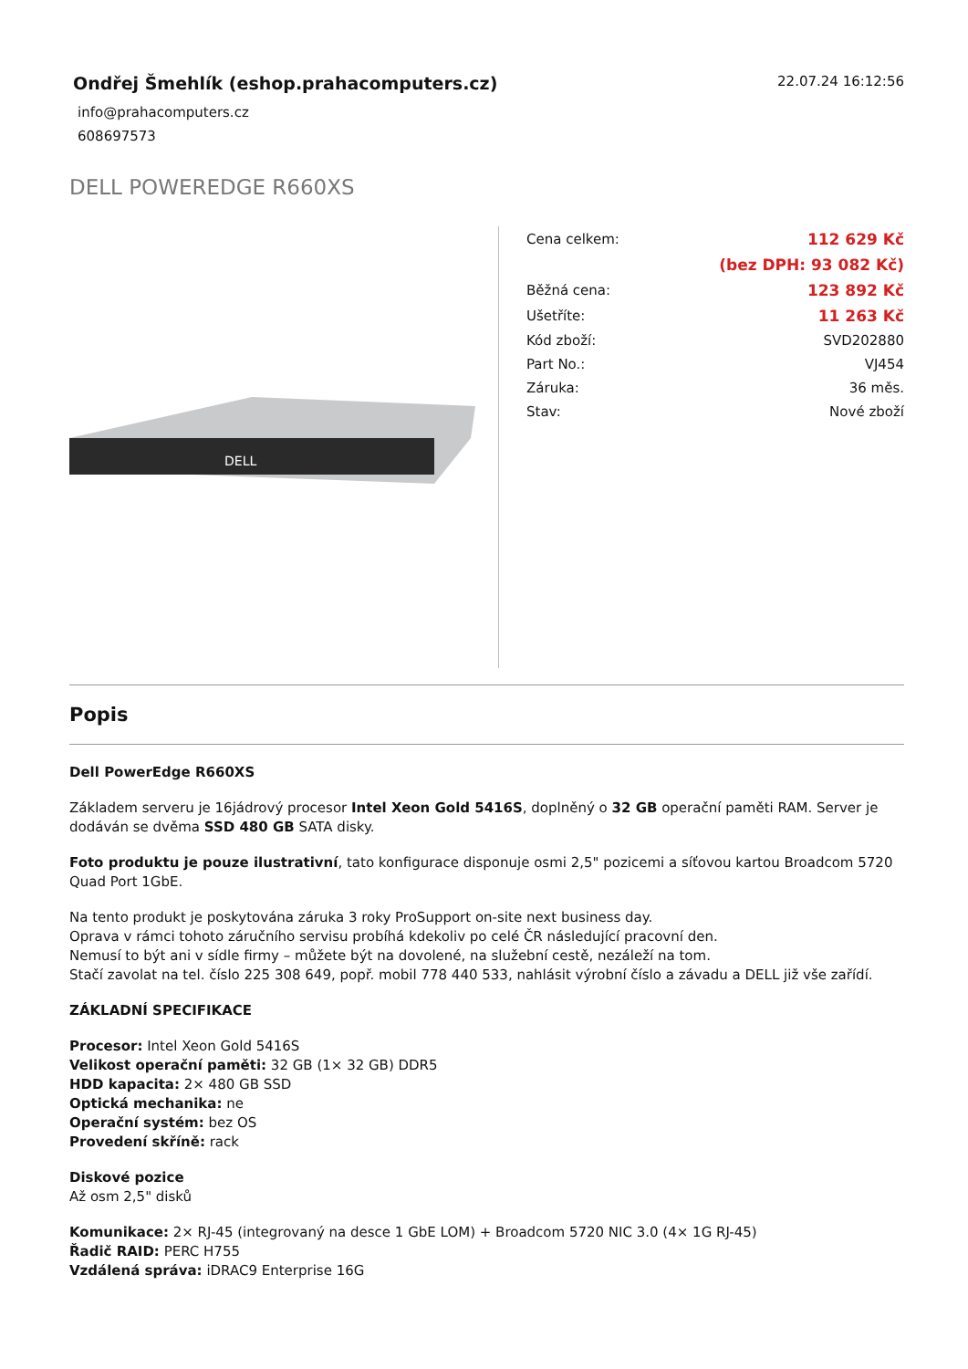Ondřej Šmehlík (eshop.prahacomputers.cz)
info@prahacomputers.cz
608697573
22.07.24 16:12:56
DELL POWEREDGE R660XS
DELL
| Cena celkem: | 112 629 Kč |
| | (bez DPH: 93 082 Kč) |
| Běžná cena: | 123 892 Kč |
| Ušetříte: | 11 263 Kč |
| Kód zboží: | SVD202880 |
| Part No.: | VJ454 |
| Záruka: | 36 měs. |
| Stav: | Nové zboží |
Popis
Dell PowerEdge R660XS
Základem serveru je 16jádrový procesor Intel Xeon Gold 5416S, doplněný o 32 GB operační paměti RAM. Server je dodáván se dvěma SSD 480 GB SATA disky.
Foto produktu je pouze ilustrativní, tato konfigurace disponuje osmi 2,5" pozicemi a síťovou kartou Broadcom 5720 Quad Port 1GbE.
Na tento produkt je poskytována záruka 3 roky ProSupport on-site next business day.
Oprava v rámci tohoto záručního servisu probíhá kdekoliv po celé ČR následující pracovní den.
Nemusí to být ani v sídle firmy – můžete být na dovolené, na služební cestě, nezáleží na tom.
Stačí zavolat na tel. číslo 225 308 649, popř. mobil 778 440 533, nahlásit výrobní číslo a závadu a DELL již vše zařídí.
ZÁKLADNÍ SPECIFIKACE
Procesor: Intel Xeon Gold 5416S
Velikost operační paměti: 32 GB (1× 32 GB) DDR5
HDD kapacita: 2× 480 GB SSD
Optická mechanika: ne
Operační systém: bez OS
Provedení skříně: rack
Diskové pozice
Až osm 2,5" disků
Komunikace: 2× RJ-45 (integrovaný na desce 1 GbE LOM) + Broadcom 5720 NIC 3.0 (4× 1G RJ-45)
Řadič RAID: PERC H755
Vzdálená správa: iDRAC9 Enterprise 16G